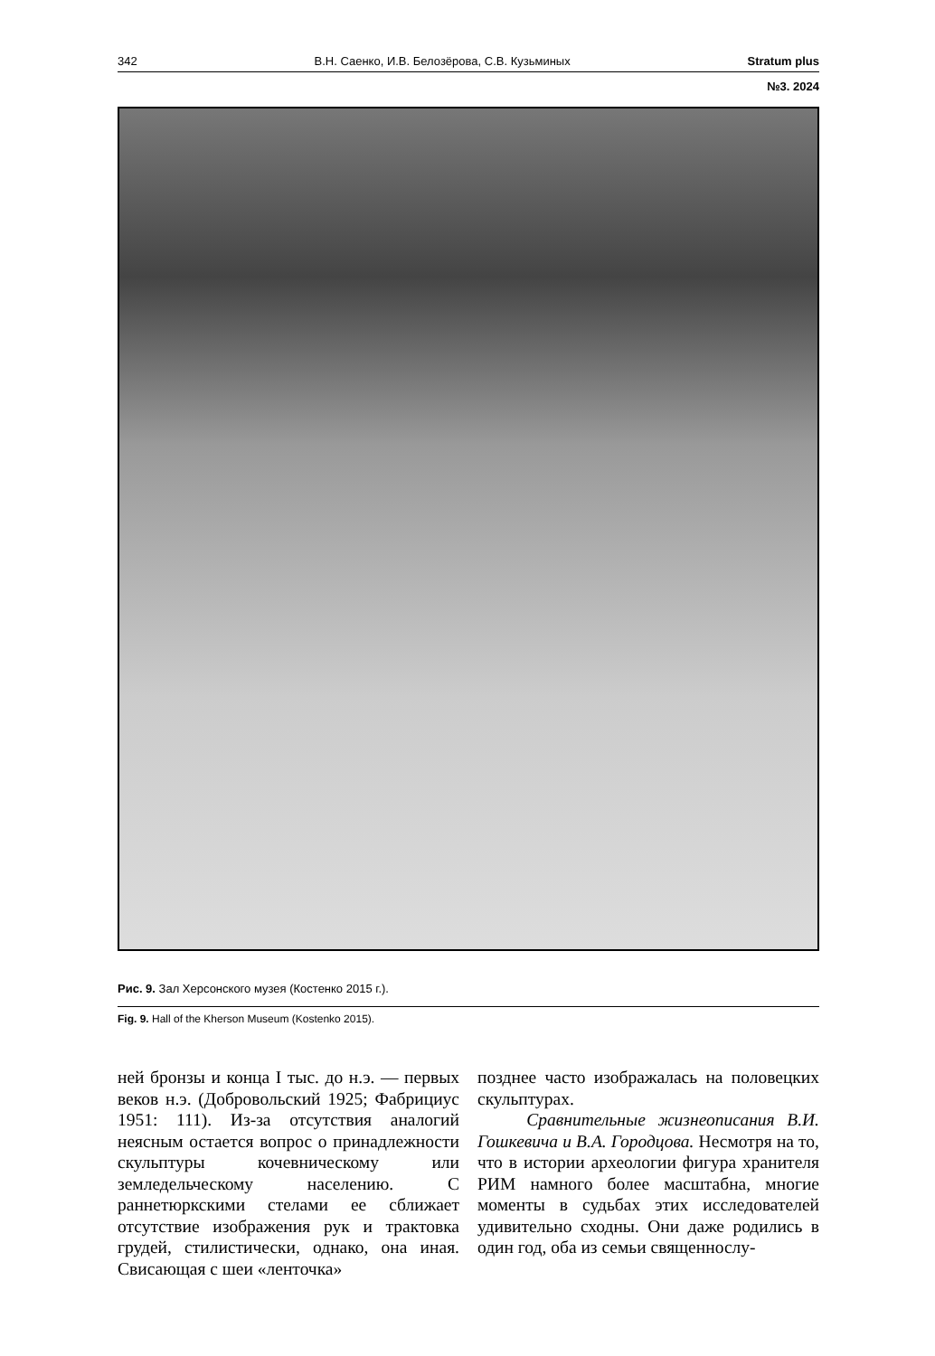342 В.Н. Саенко, И.В. Белозёрова, С.В. Кузьминых Stratum plus
№3. 2024
Рис. 9. Зал Херсонского музея (Костенко 2015 г.).
Fig. 9. Hall of the Kherson Museum (Kostenko 2015).
ней бронзы и конца I тыс. до н.э. — первых веков н.э. (Добровольский 1925; Фабрициус 1951: 111). Из-за отсутствия аналогий неясным остается вопрос о принадлежности скульптуры кочевническому или земледельческому населению. С раннетюркскими стелами ее сближает отсутствие изображения рук и трактовка грудей, стилистически, однако, она иная. Свисающая с шеи «ленточка»
позднее часто изображалась на половецких скульптурах.
Сравнительные жизнеописания В.И. Гошкевича и В.А. Городцова. Несмотря на то, что в истории археологии фигура хранителя РИМ намного более масштабна, многие моменты в судьбах этих исследователей удивительно сходны. Они даже родились в один год, оба из семьи священнослу-